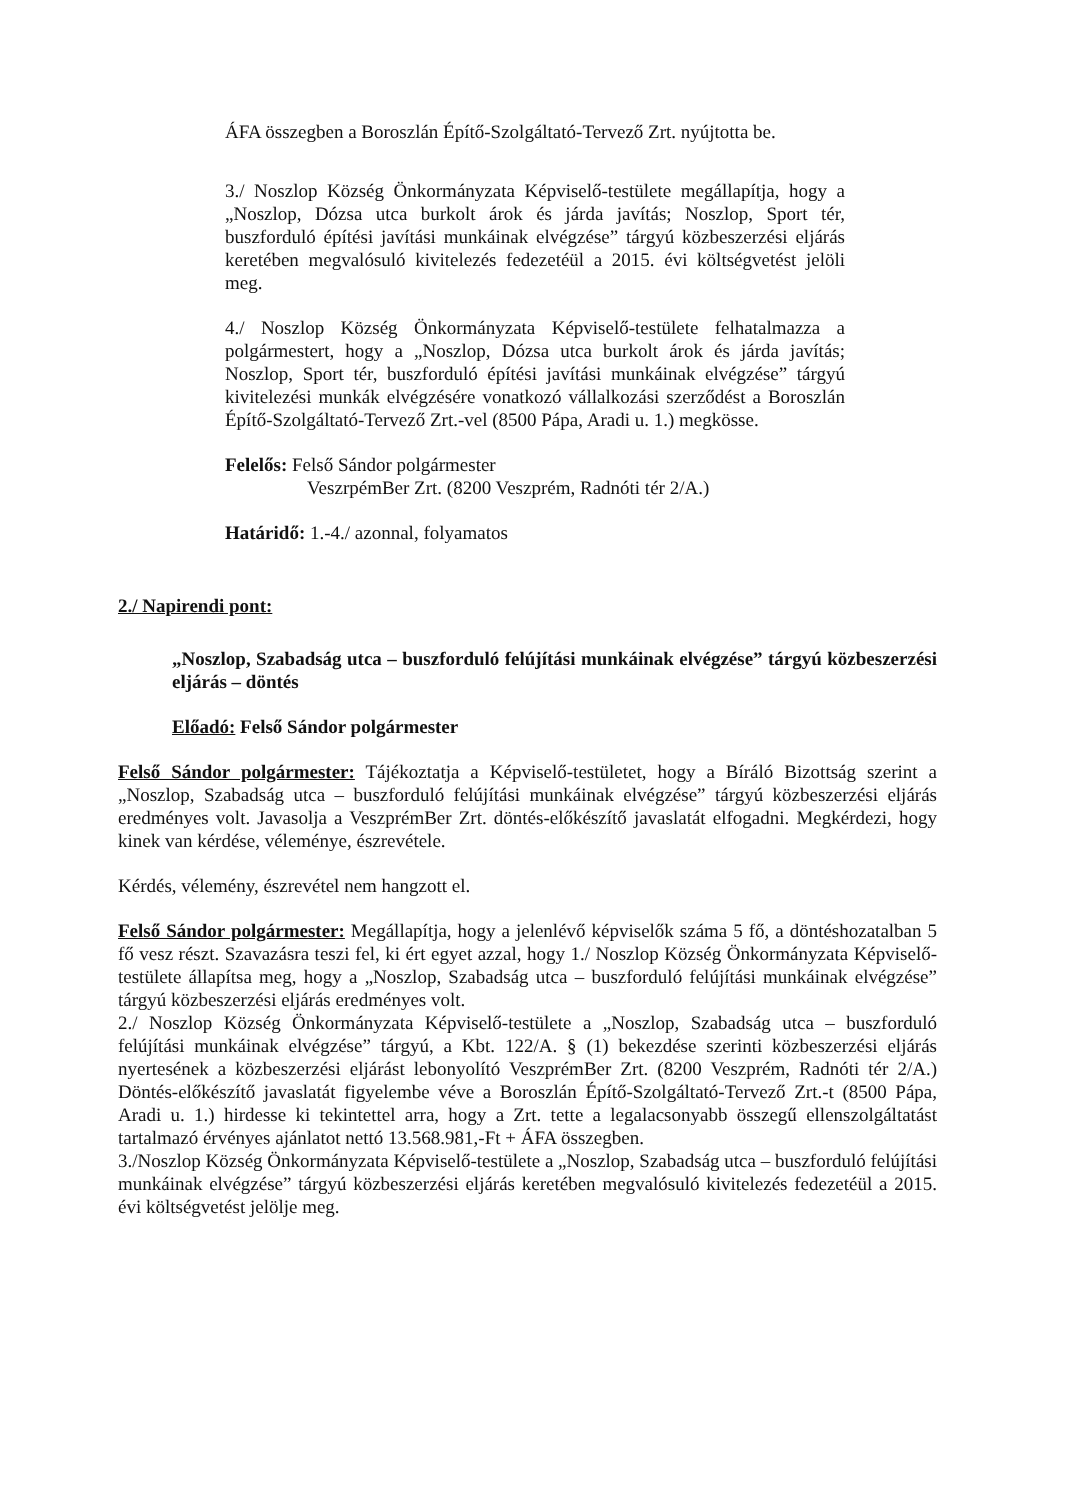ÁFA összegben a Boroszlán Építő-Szolgáltató-Tervező Zrt. nyújtotta be.
3./ Noszlop Község Önkormányzata Képviselő-testülete megállapítja, hogy a „Noszlop, Dózsa utca burkolt árok és járda javítás; Noszlop, Sport tér, buszforduló építési javítási munkáinak elvégzése” tárgyú közbeszerzési eljárás keretében megvalósuló kivitelezés fedezetéül a 2015. évi költségvetést jelöli meg.
4./ Noszlop Község Önkormányzata Képviselő-testülete felhatalmazza a polgármestert, hogy a „Noszlop, Dózsa utca burkolt árok és járda javítás; Noszlop, Sport tér, buszforduló építési javítási munkáinak elvégzése” tárgyú kivitelezési munkák elvégzésére vonatkozó vállalkozási szerződést a Boroszlán Építő-Szolgáltató-Tervező Zrt.-vel (8500 Pápa, Aradi u. 1.) megkösse.
Felelős: Felső Sándor polgármester
VeszrpémBer Zrt. (8200 Veszprém, Radnóti tér 2/A.)
Határidő: 1.-4./ azonnal, folyamatos
2./ Napirendi pont:
„Noszlop, Szabadság utca – buszforduló felújítási munkáinak elvégzése” tárgyú közbeszerzési eljárás – döntés
Előadó: Felső Sándor polgármester
Felső Sándor polgármester: Tájékoztatja a Képviselő-testületet, hogy a Bíráló Bizottság szerint a „Noszlop, Szabadság utca – buszforduló felújítási munkáinak elvégzése” tárgyú közbeszerzési eljárás eredményes volt. Javasolja a VeszprémBer Zrt. döntés-előkészítő javaslatát elfogadni. Megkérdezi, hogy kinek van kérdése, véleménye, észrevétele.
Kérdés, vélemény, észrevétel nem hangzott el.
Felső Sándor polgármester: Megállapítja, hogy a jelenlévő képviselők száma 5 fő, a döntéshozatalban 5 fő vesz részt. Szavazásra teszi fel, ki ért egyet azzal, hogy 1./ Noszlop Község Önkormányzata Képviselő-testülete állapítsa meg, hogy a „Noszlop, Szabadság utca – buszforduló felújítási munkáinak elvégzése” tárgyú közbeszerzési eljárás eredményes volt.
2./ Noszlop Község Önkormányzata Képviselő-testülete a „Noszlop, Szabadság utca – buszforduló felújítási munkáinak elvégzése” tárgyú, a Kbt. 122/A. § (1) bekezdése szerinti közbeszerzési eljárás nyertesének a közbeszerzési eljárást lebonyolító VeszprémBer Zrt. (8200 Veszprém, Radnóti tér 2/A.) Döntés-előkészítő javaslatát figyelembe véve a Boroszlán Építő-Szolgáltató-Tervező Zrt.-t (8500 Pápa, Aradi u. 1.) hirdesse ki tekintettel arra, hogy a Zrt. tette a legalacsonyabb összegű ellenszolgáltatást tartalmazó érvényes ajánlatot nettó 13.568.981,-Ft + ÁFA összegben.
3./Noszlop Község Önkormányzata Képviselő-testülete a „Noszlop, Szabadság utca – buszforduló felújítási munkáinak elvégzése” tárgyú közbeszerzési eljárás keretében megvalósuló kivitelezés fedezetéül a 2015. évi költségvetést jelölje meg.